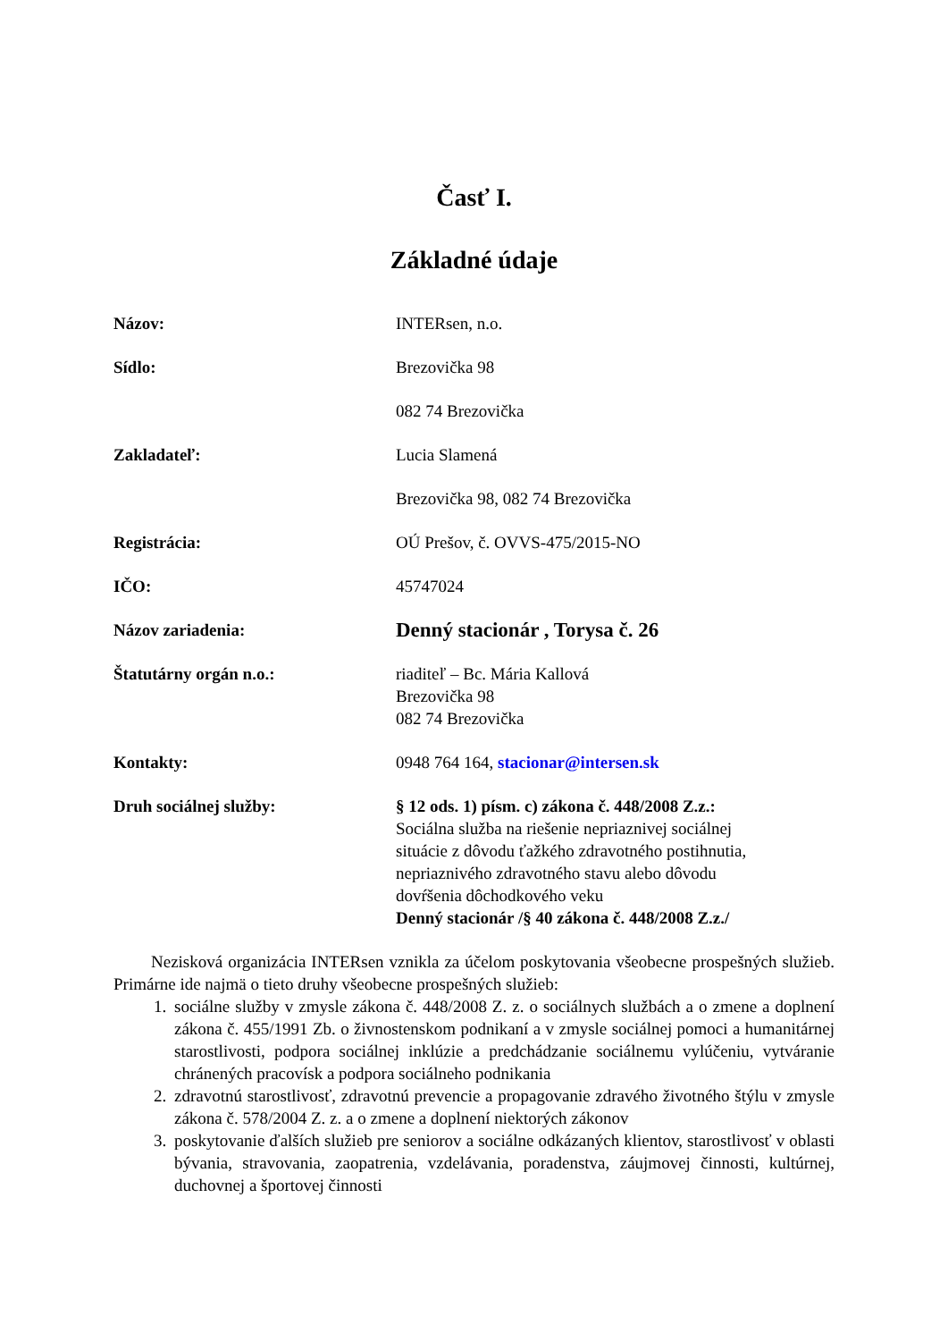Časť I.
Základné údaje
Názov: INTERsen, n.o.
Sídlo: Brezovička 98
082 74 Brezovička
Zakladateľ: Lucia Slamená
Brezovička 98, 082 74 Brezovička
Registrácia: OÚ Prešov, č. OVVS-475/2015-NO
IČO: 45747024
Názov zariadenia:
Denný stacionár , Torysa č. 26
Štatutárny orgán n.o.: riaditeľ – Bc. Mária Kallová
Brezovička 98
082 74 Brezovička
Kontakty: 0948 764 164, stacionar@intersen.sk
Druh sociálnej služby: § 12 ods. 1) písm. c) zákona č. 448/2008 Z.z.:
Sociálna služba na riešenie nepriaznivej sociálnej
situácie z dôvodu ťažkého zdravotného postihnutia,
nepriaznivého zdravotného stavu alebo dôvodu
dovŕšenia dôchodkového veku
Denný stacionár /§ 40 zákona č. 448/2008 Z.z./
Nezisková organizácia INTERsen vznikla za účelom poskytovania všeobecne prospešných služieb. Primárne ide najmä o tieto druhy všeobecne prospešných služieb:
1. sociálne služby v zmysle zákona č. 448/2008 Z. z. o sociálnych službách a o zmene a doplnení zákona č. 455/1991 Zb. o živnostenskom podnikaní a v zmysle sociálnej pomoci a humanitárnej starostlivosti, podpora sociálnej inklúzie a predchádzanie sociálnemu vylúčeniu, vytváranie chránených pracovísk a podpora sociálneho podnikania
2. zdravotnú starostlivosť, zdravotnú prevencie a propagovanie zdravého životného štýlu v zmysle zákona č. 578/2004 Z. z. a o zmene a doplnení niektorých zákonov
3. poskytovanie ďalších služieb pre seniorov a sociálne odkázaných klientov, starostlivosť v oblasti bývania, stravovania, zaopatrenia, vzdelávania, poradenstva, záujmovej činnosti, kultúrnej, duchovnej a športovej činnosti